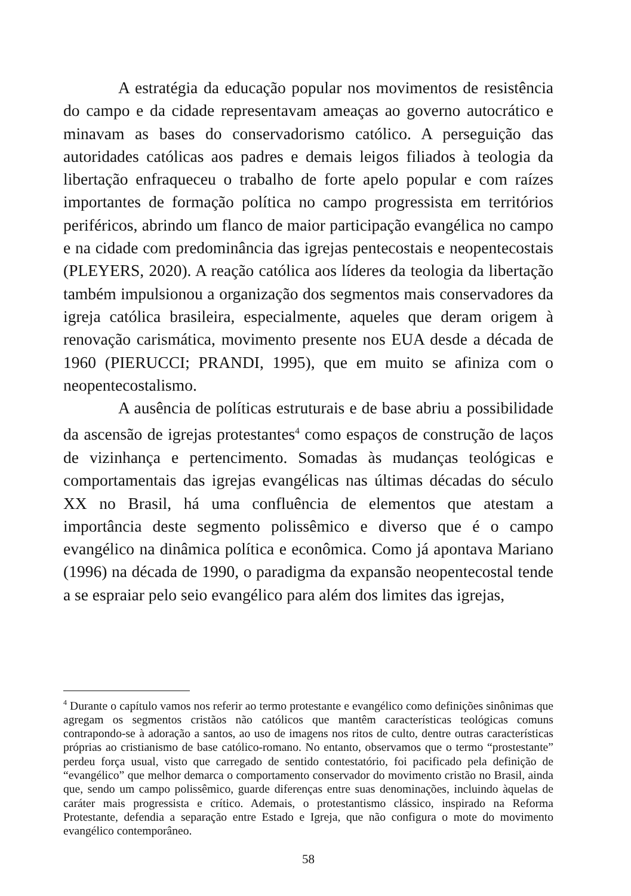A estratégia da educação popular nos movimentos de resistência do campo e da cidade representavam ameaças ao governo autocrático e minavam as bases do conservadorismo católico. A perseguição das autoridades católicas aos padres e demais leigos filiados à teologia da libertação enfraqueceu o trabalho de forte apelo popular e com raízes importantes de formação política no campo progressista em territórios periféricos, abrindo um flanco de maior participação evangélica no campo e na cidade com predominância das igrejas pentecostais e neopentecostais (PLEYERS, 2020). A reação católica aos líderes da teologia da libertação também impulsionou a organização dos segmentos mais conservadores da igreja católica brasileira, especialmente, aqueles que deram origem à renovação carismática, movimento presente nos EUA desde a década de 1960 (PIERUCCI; PRANDI, 1995), que em muito se afiniza com o neopentecostalismo.
A ausência de políticas estruturais e de base abriu a possibilidade da ascensão de igrejas protestantes<sup>4</sup> como espaços de construção de laços de vizinhança e pertencimento. Somadas às mudanças teológicas e comportamentais das igrejas evangélicas nas últimas décadas do século XX no Brasil, há uma confluência de elementos que atestam a importância deste segmento polissêmico e diverso que é o campo evangélico na dinâmica política e econômica. Como já apontava Mariano (1996) na década de 1990, o paradigma da expansão neopentecostal tende a se espraiar pelo seio evangélico para além dos limites das igrejas,
<sup>4</sup> Durante o capítulo vamos nos referir ao termo protestante e evangélico como definições sinônimas que agregam os segmentos cristãos não católicos que mantêm características teológicas comuns contrapondo-se à adoração a santos, ao uso de imagens nos ritos de culto, dentre outras características próprias ao cristianismo de base católico-romano. No entanto, observamos que o termo “prostestante” perdeu força usual, visto que carregado de sentido contestatório, foi pacificado pela definição de “evangélico” que melhor demarca o comportamento conservador do movimento cristão no Brasil, ainda que, sendo um campo polissêmico, guarde diferenças entre suas denominações, incluindo àquelas de caráter mais progressista e crítico. Ademais, o protestantismo clássico, inspirado na Reforma Protestante, defendia a separação entre Estado e Igreja, que não configura o mote do movimento evangélico contemporâneo.
58